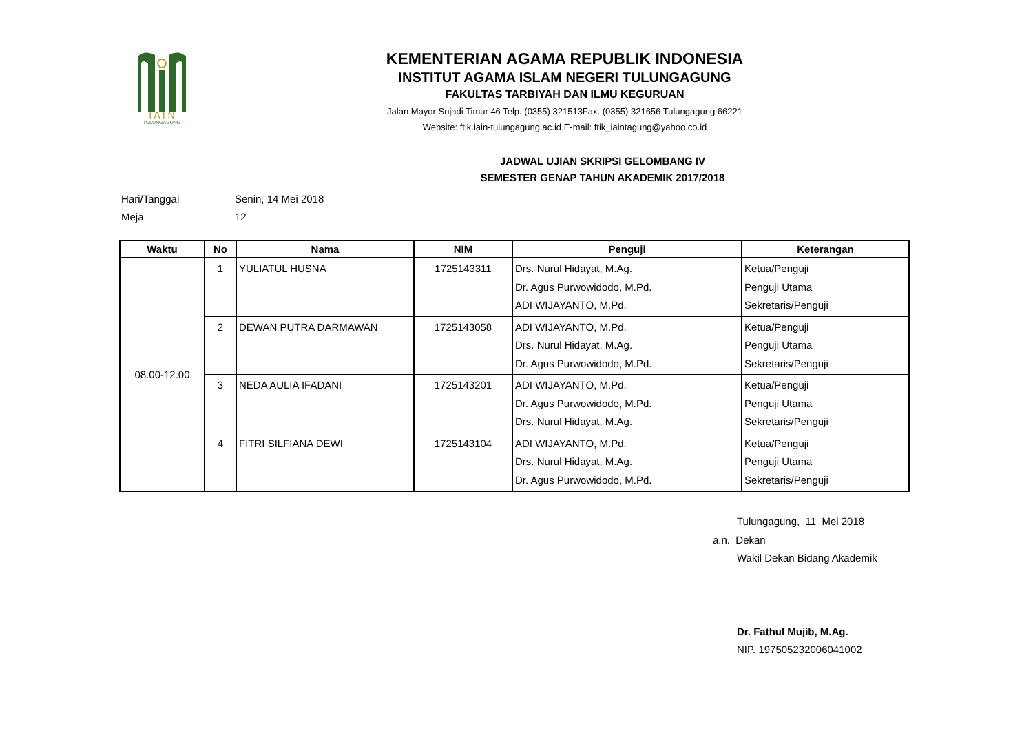I A I N
TULUNGAGUNG
KEMENTERIAN AGAMA REPUBLIK INDONESIA
INSTITUT AGAMA ISLAM NEGERI TULUNGAGUNG
FAKULTAS TARBIYAH DAN ILMU KEGURUAN
Jalan Mayor Sujadi Timur 46 Telp. (0355) 321513Fax. (0355) 321656 Tulungagung 66221
Website: ftik.iain-tulungagung.ac.id E-mail: ftik_iaintagung@yahoo.co.id
JADWAL UJIAN SKRIPSI GELOMBANG IV
SEMESTER GENAP TAHUN AKADEMIK 2017/2018
Hari/Tanggal Senin, 14 Mei 2018
Meja 12
| Waktu | No | Nama | NIM | Penguji | Keterangan |
| --- | --- | --- | --- | --- | --- |
| 08.00-12.00 | 1 | YULIATUL HUSNA | 1725143311 | Drs. Nurul Hidayat, M.Ag. Dr. Agus Purwowidodo, M.Pd. ADI WIJAYANTO, M.Pd. | Ketua/Penguji Penguji Utama Sekretaris/Penguji |
| | 2 | DEWAN PUTRA DARMAWAN | 1725143058 | ADI WIJAYANTO, M.Pd. Drs. Nurul Hidayat, M.Ag. Dr. Agus Purwowidodo, M.Pd. | Ketua/Penguji Penguji Utama Sekretaris/Penguji |
| | 3 | NEDA AULIA IFADANI | 1725143201 | ADI WIJAYANTO, M.Pd. Dr. Agus Purwowidodo, M.Pd. Drs. Nurul Hidayat, M.Ag. | Ketua/Penguji Penguji Utama Sekretaris/Penguji |
| | 4 | FITRI SILFIANA DEWI | 1725143104 | ADI WIJAYANTO, M.Pd. Drs. Nurul Hidayat, M.Ag. Dr. Agus Purwowidodo, M.Pd. | Ketua/Penguji Penguji Utama Sekretaris/Penguji |
Tulungagung, 11 Mei 2018
a.n. Dekan
Wakil Dekan Bidang Akademik
Dr. Fathul Mujib, M.Ag.
NIP. 197505232006041002